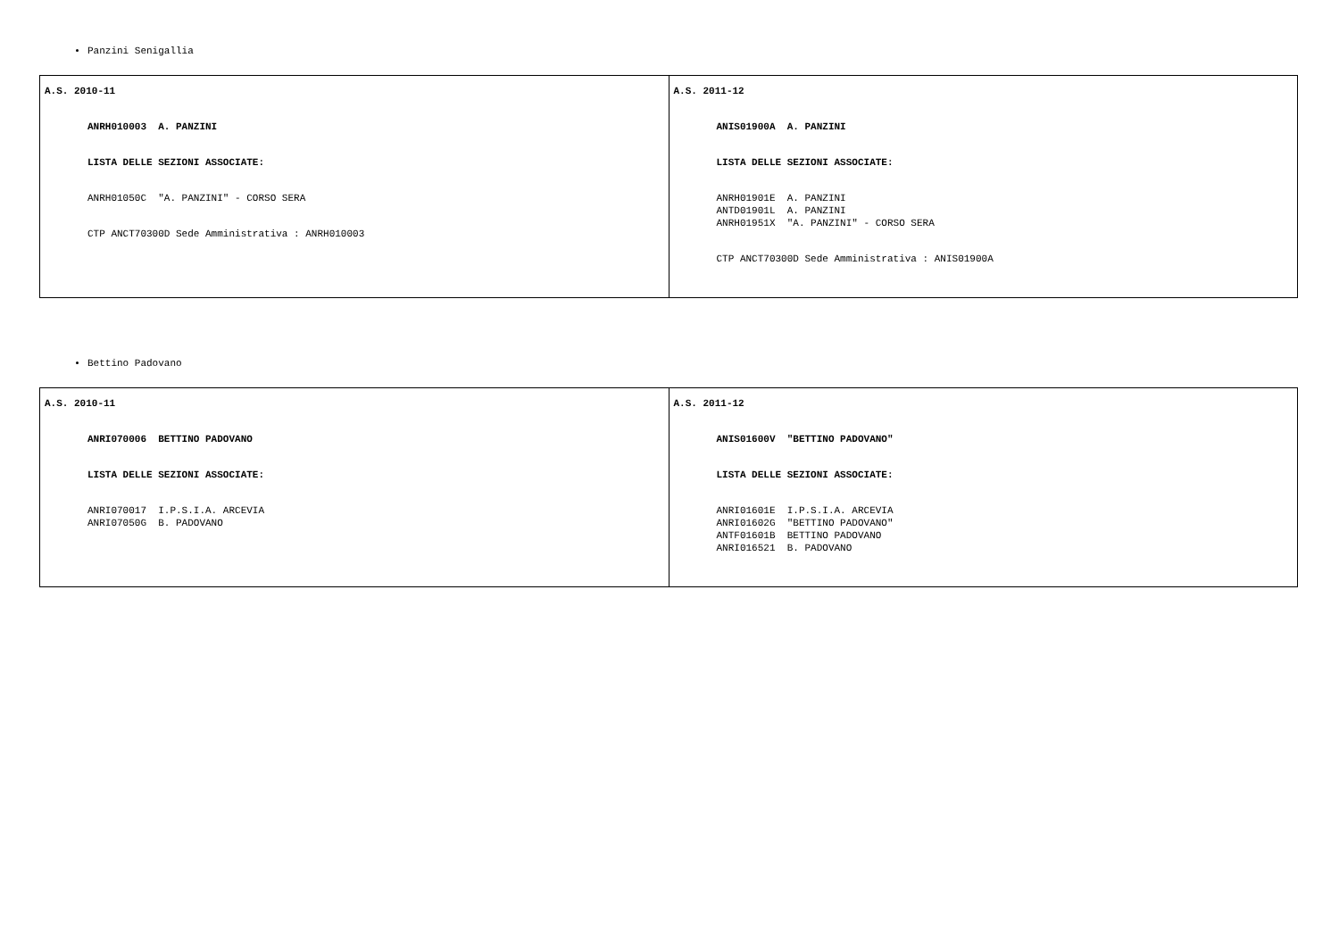Panzini Senigallia
| A.S. 2010-11 ANRH010003 A. PANZINI LISTA DELLE SEZIONI ASSOCIATE: ANRH01050C "A. PANZINI" - CORSO SERA CTP ANCT70300D Sede Amministrativa : ANRH010003 | A.S. 2011-12 ANIS01900A A. PANZINI LISTA DELLE SEZIONI ASSOCIATE: ANRH01901E A. PANZINI ANTD01901L A. PANZINI ANRH01951X "A. PANZINI" - CORSO SERA CTP ANCT70300D Sede Amministrativa : ANIS01900A |
Bettino Padovano
| A.S. 2010-11 ANRI070006 BETTINO PADOVANO LISTA DELLE SEZIONI ASSOCIATE: ANRI070017 I.P.S.I.A. ARCEVIA ANRI07050G B. PADOVANO | A.S. 2011-12 ANIS01600V "BETTINO PADOVANO" LISTA DELLE SEZIONI ASSOCIATE: ANRI01601E I.P.S.I.A. ARCEVIA ANRI01602G "BETTINO PADOVANO" ANTF01601B BETTINO PADOVANO ANRI016521 B. PADOVANO |